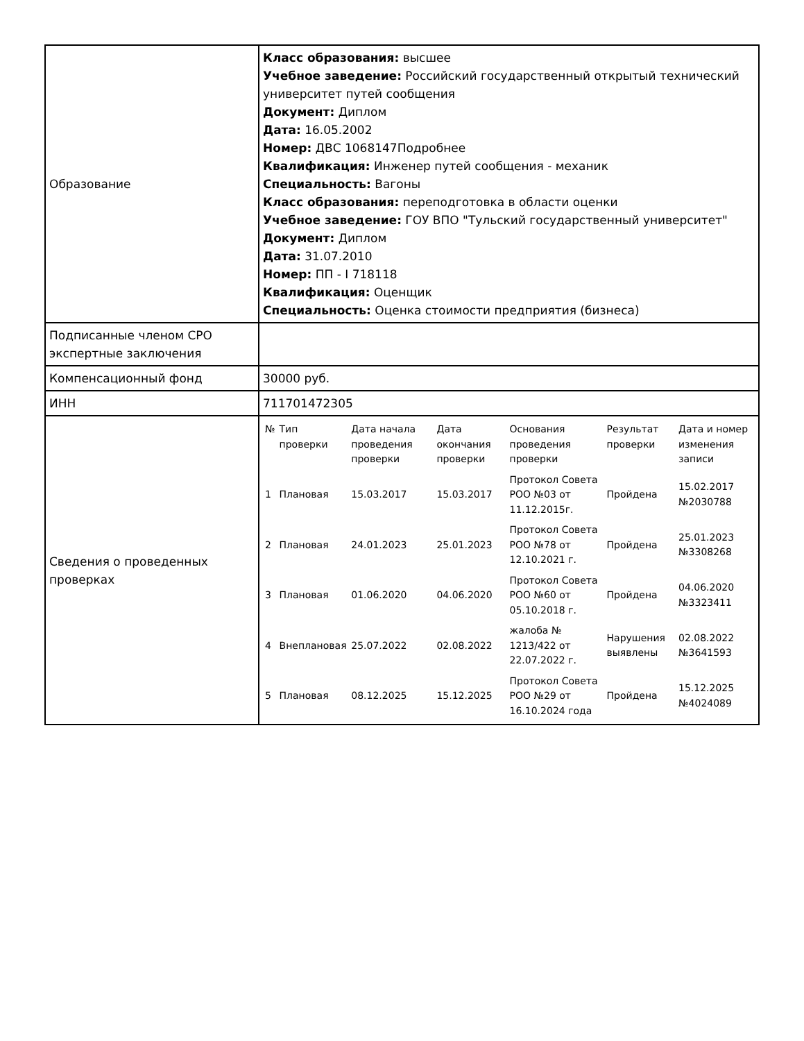| Образование | Класс образования: высшее Учебное заведение: Российский государственный открытый технический университет путей сообщения Документ: Диплом Дата: 16.05.2002 Номер: ДВС 1068147Подробнее Квалификация: Инженер путей сообщения - механик Специальность: Вагоны Класс образования: переподготовка в области оценки Учебное заведение: ГОУ ВПО "Тульский государственный университет" Документ: Диплом Дата: 31.07.2010 Номер: ПП - I 718118 Квалификация: Оценщик Специальность: Оценка стоимости предприятия (бизнеса) |
| Подписанные членом СРО экспертные заключения | |
| Компенсационный фонд | 30000 руб. |
| ИНН | 711701472305 |
| Сведения о проведенных проверках | / № / Тип проверки / Дата начала проведения проверки / Дата окончания проверки / Основания проведения проверки / Результат проверки / Дата и номер изменения записи / / --- / --- / --- / --- / --- / --- / --- / / 1 / Плановая / 15.03.2017 / 15.03.2017 / Протокол Совета РОО №03 от 11.12.2015г. / Пройдена / 15.02.2017 №2030788 / / 2 / Плановая / 24.01.2023 / 25.01.2023 / Протокол Совета РОО №78 от 12.10.2021 г. / Пройдена / 25.01.2023 №3308268 / / 3 / Плановая / 01.06.2020 / 04.06.2020 / Протокол Совета РОО №60 от 05.10.2018 г. / Пройдена / 04.06.2020 №3323411 / / 4 / Внеплановая / 25.07.2022 / 02.08.2022 / жалоба № 1213/422 от 22.07.2022 г. / Нарушения выявлены / 02.08.2022 №3641593 / / 5 / Плановая / 08.12.2025 / 15.12.2025 / Протокол Совета РОО №29 от 16.10.2024 года / Пройдена / 15.12.2025 №4024089 / |